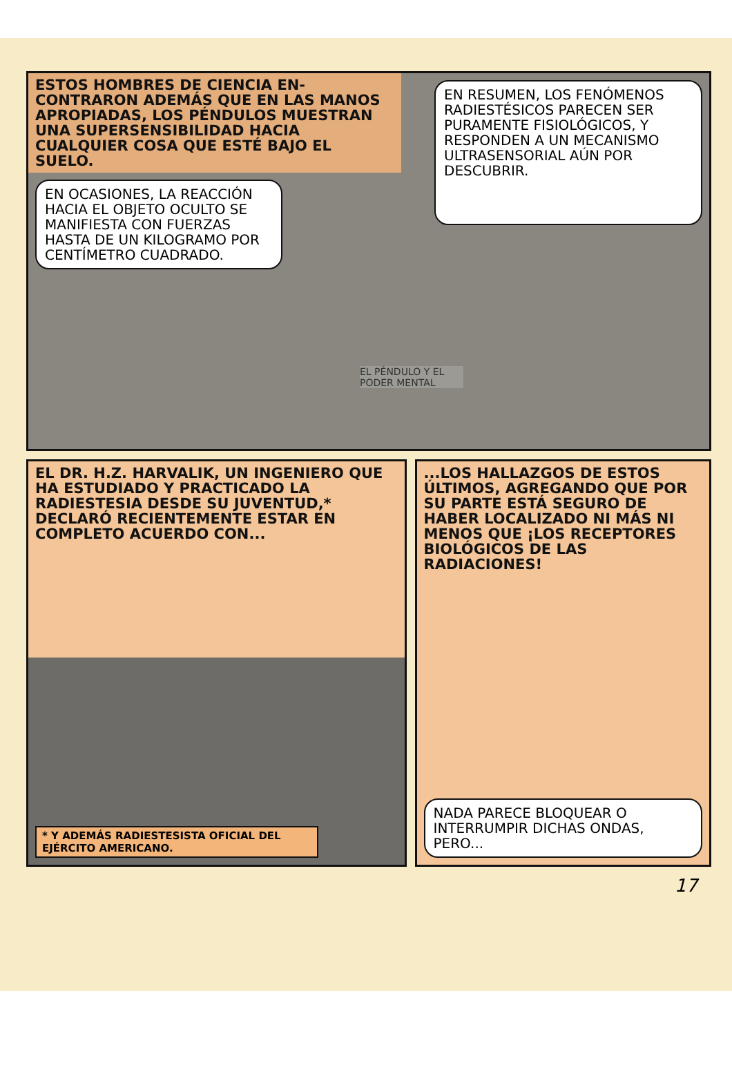ESTOS HOMBRES DE CIENCIA EN-CONTRARON ADEMÁS QUE EN LAS MANOS APROPIADAS, LOS PÉNDULOS MUESTRAN UNA SUPERSENSIBILIDAD HACIA CUALQUIER COSA QUE ESTÉ BAJO EL SUELO.
EN OCASIONES, LA REACCIÓN HACIA EL OBJETO OCULTO SE MANIFIESTA CON FUERZAS HASTA DE UN KILOGRAMO POR CENTÍMETRO CUADRADO.
EL PÉNDULO Y EL PODER MENTAL
EN RESUMEN, LOS FENÓMENOS RADIESTÉSICOS PARECEN SER PURAMENTE FISIOLÓGICOS, Y RESPONDEN A UN MECANISMO ULTRASENSORIAL AÚN POR DESCUBRIR.
EL DR. H.Z. HARVALIK, UN INGENIERO QUE HA ESTUDIADO Y PRACTICADO LA RADIESTESIA DESDE SU JUVENTUD,* DECLARÓ RECIENTEMENTE ESTAR EN COMPLETO ACUERDO CON...
* Y ADEMÁS RADIESTESISTA OFICIAL DEL EJÉRCITO AMERICANO.
...LOS HALLAZGOS DE ESTOS ÚLTIMOS, AGREGANDO QUE POR SU PARTE ESTÁ SEGURO DE HABER LOCALIZADO NI MÁS NI MENOS QUE ¡LOS RECEPTORES BIOLÓGICOS DE LAS RADIACIONES!
NADA PARECE BLOQUEAR O INTERRUMPIR DICHAS ONDAS, PERO...
17